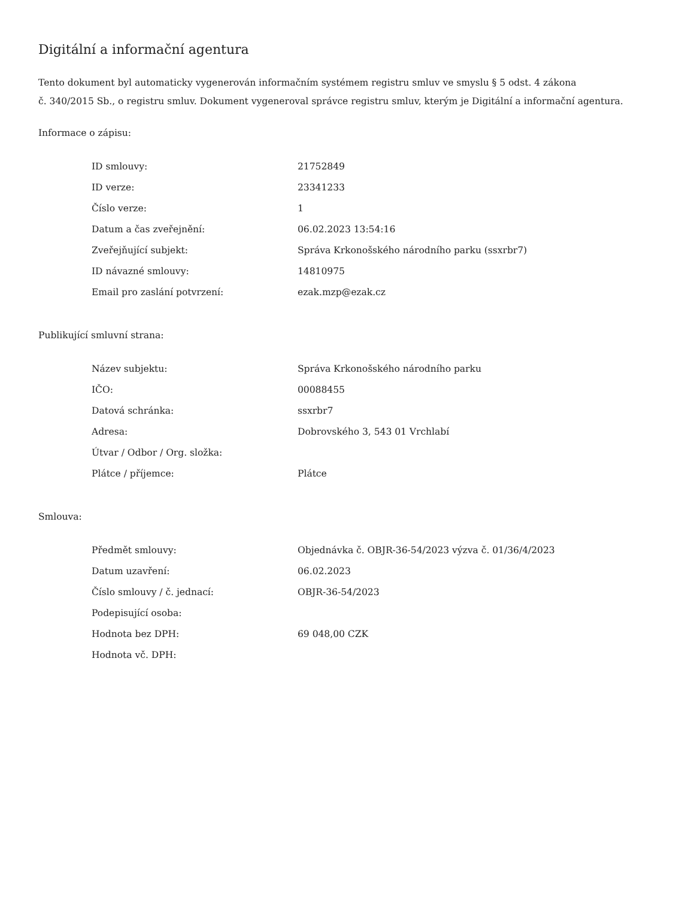Digitální a informační agentura
Tento dokument byl automaticky vygenerován informačním systémem registru smluv ve smyslu § 5 odst. 4 zákona
č. 340/2015 Sb., o registru smluv. Dokument vygeneroval správce registru smluv, kterým je Digitální a informační agentura.
Informace o zápisu:
| ID smlouvy: | 21752849 |
| ID verze: | 23341233 |
| Číslo verze: | 1 |
| Datum a čas zveřejnění: | 06.02.2023 13:54:16 |
| Zveřejňující subjekt: | Správa Krkonošského národního parku (ssxrbr7) |
| ID návazné smlouvy: | 14810975 |
| Email pro zaslání potvrzení: | ezak.mzp@ezak.cz |
Publikující smluvní strana:
| Název subjektu: | Správa Krkonošského národního parku |
| IČO: | 00088455 |
| Datová schránka: | ssxrbr7 |
| Adresa: | Dobrovského 3, 543 01 Vrchlabí |
| Útvar / Odbor / Org. složka: | |
| Plátce / příjemce: | Plátce |
Smlouva:
| Předmět smlouvy: | Objednávka č. OBJR-36-54/2023 výzva č. 01/36/4/2023 |
| Datum uzavření: | 06.02.2023 |
| Číslo smlouvy / č. jednací: | OBJR-36-54/2023 |
| Podepisující osoba: | |
| Hodnota bez DPH: | 69 048,00 CZK |
| Hodnota vč. DPH: | |